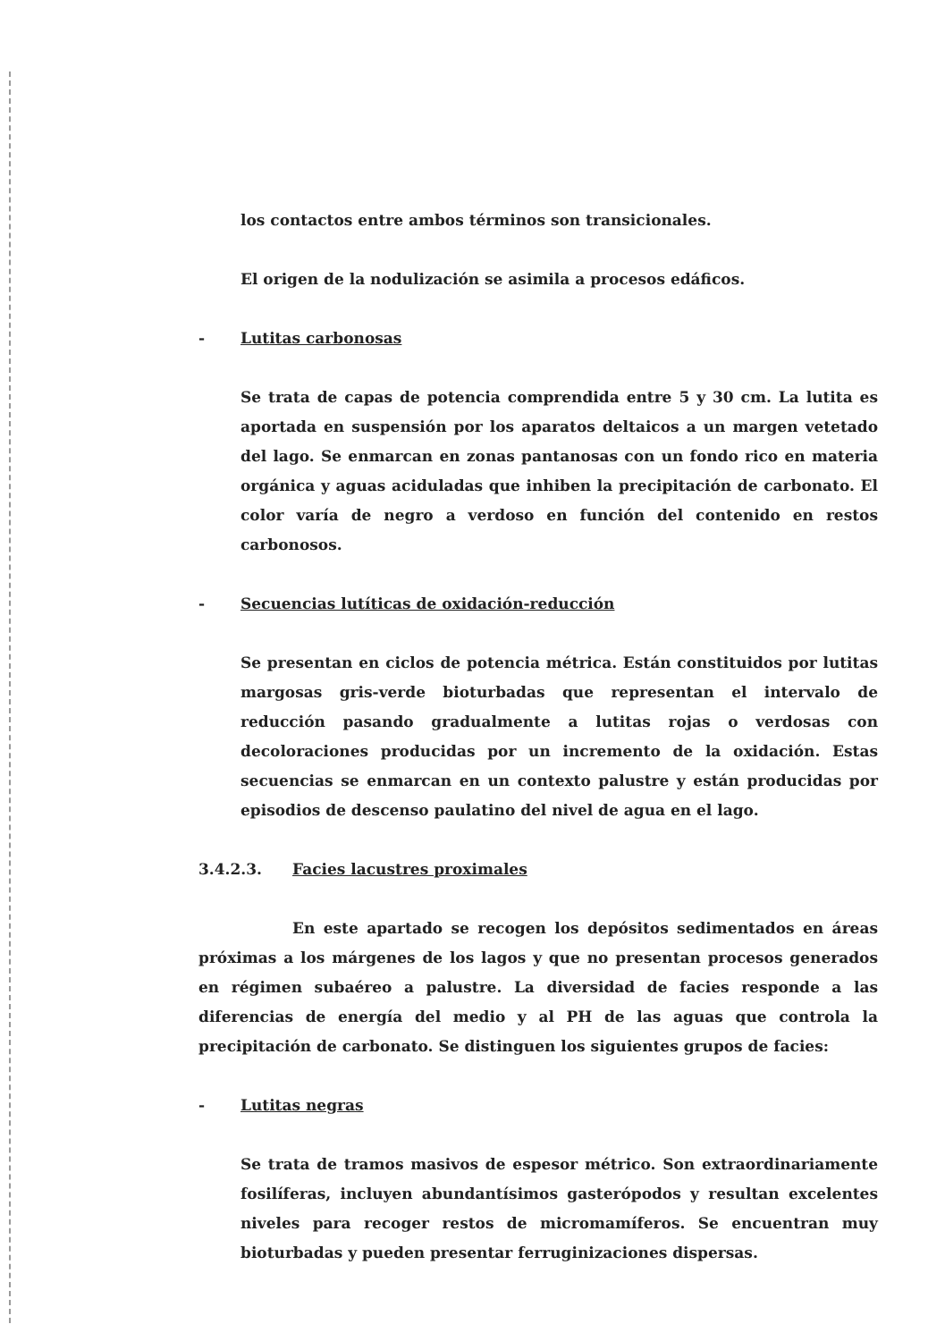los contactos entre ambos términos son transicionales.
El origen de la nodulización se asimila a procesos edáficos.
- Lutitas carbonosas
Se trata de capas de potencia comprendida entre 5 y 30 cm. La lutita es aportada en suspensión por los aparatos deltaicos a un margen vetetado del lago. Se enmarcan en zonas pantanosas con un fondo rico en materia orgánica y aguas aciduladas que inhiben la precipitación de carbonato. El color varía de negro a verdoso en función del contenido en restos carbonosos.
- Secuencias lutíticas de oxidación-reducción
Se presentan en ciclos de potencia métrica. Están constituidos por lutitas margosas gris-verde bioturbadas que representan el intervalo de reducción pasando gradualmente a lutitas rojas o verdosas con decoloraciones producidas por un incremento de la oxidación. Estas secuencias se enmarcan en un contexto palustre y están producidas por episodios de descenso paulatino del nivel de agua en el lago.
3.4.2.3. Facies lacustres proximales
En este apartado se recogen los depósitos sedimentados en áreas próximas a los márgenes de los lagos y que no presentan procesos generados en régimen subaéreo a palustre. La diversidad de facies responde a las diferencias de energía del medio y al PH de las aguas que controla la precipitación de carbonato. Se distinguen los siguientes grupos de facies:
- Lutitas negras
Se trata de tramos masivos de espesor métrico. Son extraordinariamente fosilíferas, incluyen abundantísimos gasterópodos y resultan excelentes niveles para recoger restos de micromamíferos. Se encuentran muy bioturbadas y pueden presentar ferruginizaciones dispersas.